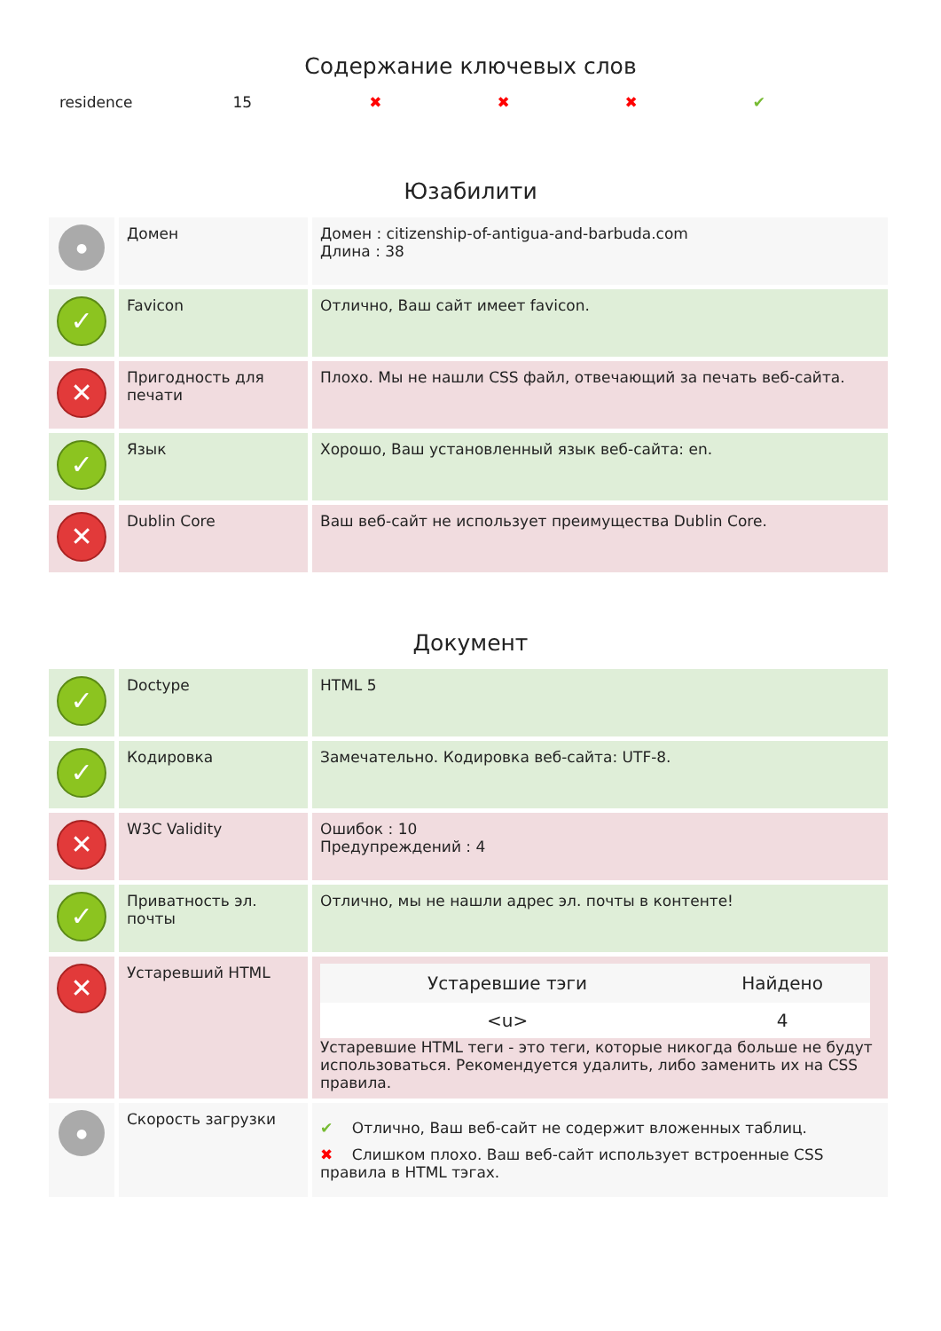Содержание ключевых слов
| residence | 15 | ✖ | ✖ | ✖ | ✔ |
Юзабилити
| ● | Домен | Домен : citizenship-of-antigua-and-barbuda.com Длина : 38 |
| ✓ | Favicon | Отлично, Ваш сайт имеет favicon. |
| ✕ | Пригодность для печати | Плохо. Мы не нашли CSS файл, отвечающий за печать веб-сайта. |
| ✓ | Язык | Хорошо, Ваш установленный язык веб-сайта: en. |
| ✕ | Dublin Core | Ваш веб-сайт не использует преимущества Dublin Core. |
Документ
| ✓ | Doctype | HTML 5 |
| ✓ | Кодировка | Замечательно. Кодировка веб-сайта: UTF-8. |
| ✕ | W3C Validity | Ошибок : 10 Предупреждений : 4 |
| ✓ | Приватность эл. почты | Отлично, мы не нашли адрес эл. почты в контенте! |
| ✕ | Устаревший HTML | / Устаревшие тэги / Найдено / / --- / --- / / <u> / 4 / Устаревшие HTML теги - это теги, которые никогда больше не будут использоваться. Рекомендуется удалить, либо заменить их на CSS правила. |
| ● | Скорость загрузки | ✔ Отлично, Ваш веб-сайт не содержит вложенных таблиц. ✖ Слишком плохо. Ваш веб-сайт использует встроенные CSS правила в HTML тэгах. |